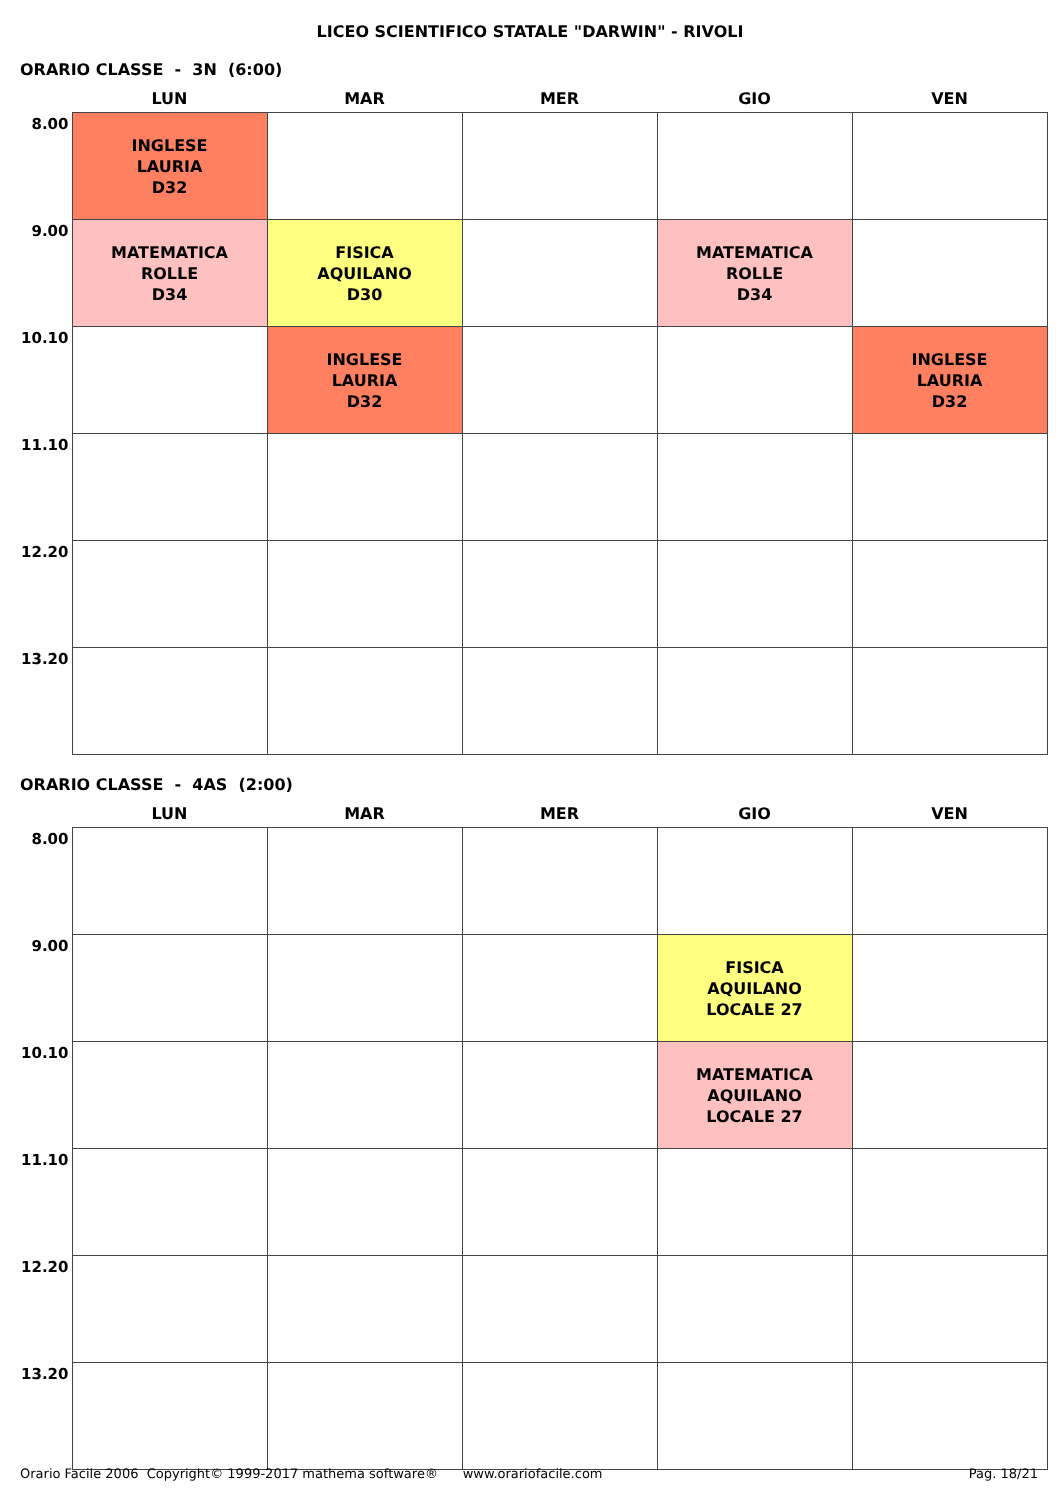LICEO SCIENTIFICO STATALE "DARWIN" - RIVOLI
ORARIO CLASSE - 3N (6:00)
| | LUN | MAR | MER | GIO | VEN |
| --- | --- | --- | --- | --- | --- |
| 8.00 | INGLESE LAURIA D32 | | | | |
| 9.00 | MATEMATICA ROLLE D34 | FISICA AQUILANO D30 | | MATEMATICA ROLLE D34 | |
| 10.10 | | INGLESE LAURIA D32 | | | INGLESE LAURIA D32 |
| 11.10 | | | | | |
| 12.20 | | | | | |
| 13.20 | | | | | |
ORARIO CLASSE - 4AS (2:00)
| | LUN | MAR | MER | GIO | VEN |
| --- | --- | --- | --- | --- | --- |
| 8.00 | | | | | |
| 9.00 | | | | FISICA AQUILANO LOCALE 27 | |
| 10.10 | | | | MATEMATICA AQUILANO LOCALE 27 | |
| 11.10 | | | | | |
| 12.20 | | | | | |
| 13.20 | | | | | |
Orario Facile 2006 Copyright© 1999-2017 mathema software® www.orariofacile.com Pag. 18/21